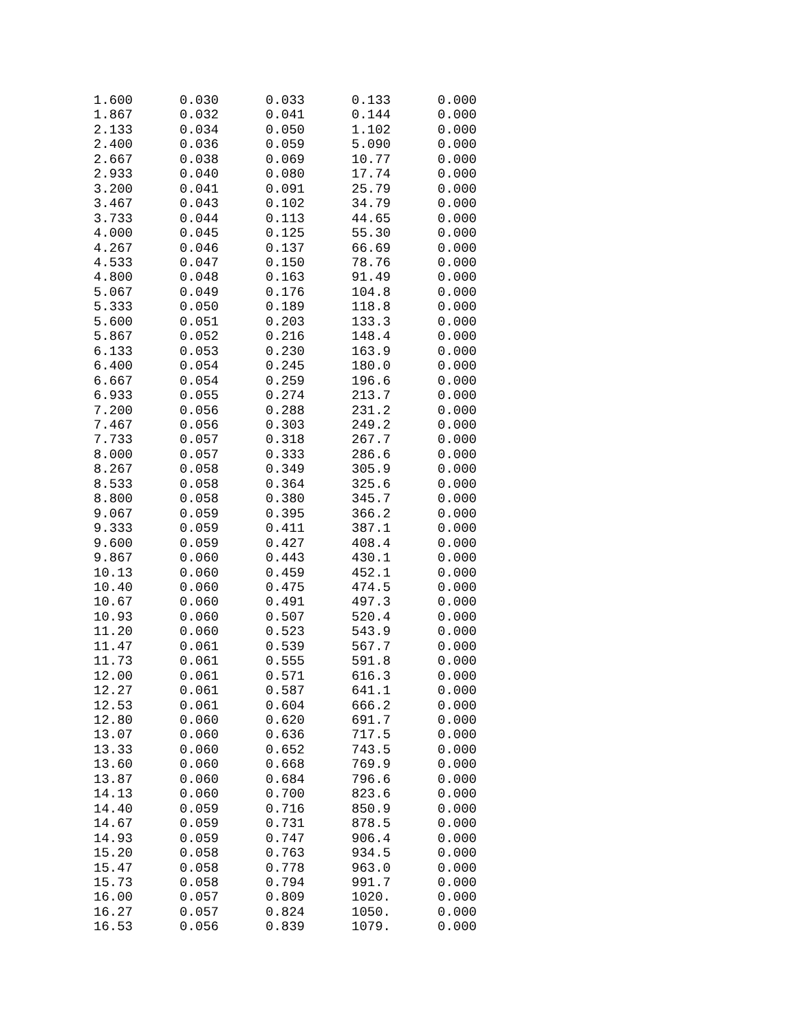| 1.600 | 0.030 | 0.033 | 0.133 | 0.000 |
| 1.867 | 0.032 | 0.041 | 0.144 | 0.000 |
| 2.133 | 0.034 | 0.050 | 1.102 | 0.000 |
| 2.400 | 0.036 | 0.059 | 5.090 | 0.000 |
| 2.667 | 0.038 | 0.069 | 10.77 | 0.000 |
| 2.933 | 0.040 | 0.080 | 17.74 | 0.000 |
| 3.200 | 0.041 | 0.091 | 25.79 | 0.000 |
| 3.467 | 0.043 | 0.102 | 34.79 | 0.000 |
| 3.733 | 0.044 | 0.113 | 44.65 | 0.000 |
| 4.000 | 0.045 | 0.125 | 55.30 | 0.000 |
| 4.267 | 0.046 | 0.137 | 66.69 | 0.000 |
| 4.533 | 0.047 | 0.150 | 78.76 | 0.000 |
| 4.800 | 0.048 | 0.163 | 91.49 | 0.000 |
| 5.067 | 0.049 | 0.176 | 104.8 | 0.000 |
| 5.333 | 0.050 | 0.189 | 118.8 | 0.000 |
| 5.600 | 0.051 | 0.203 | 133.3 | 0.000 |
| 5.867 | 0.052 | 0.216 | 148.4 | 0.000 |
| 6.133 | 0.053 | 0.230 | 163.9 | 0.000 |
| 6.400 | 0.054 | 0.245 | 180.0 | 0.000 |
| 6.667 | 0.054 | 0.259 | 196.6 | 0.000 |
| 6.933 | 0.055 | 0.274 | 213.7 | 0.000 |
| 7.200 | 0.056 | 0.288 | 231.2 | 0.000 |
| 7.467 | 0.056 | 0.303 | 249.2 | 0.000 |
| 7.733 | 0.057 | 0.318 | 267.7 | 0.000 |
| 8.000 | 0.057 | 0.333 | 286.6 | 0.000 |
| 8.267 | 0.058 | 0.349 | 305.9 | 0.000 |
| 8.533 | 0.058 | 0.364 | 325.6 | 0.000 |
| 8.800 | 0.058 | 0.380 | 345.7 | 0.000 |
| 9.067 | 0.059 | 0.395 | 366.2 | 0.000 |
| 9.333 | 0.059 | 0.411 | 387.1 | 0.000 |
| 9.600 | 0.059 | 0.427 | 408.4 | 0.000 |
| 9.867 | 0.060 | 0.443 | 430.1 | 0.000 |
| 10.13 | 0.060 | 0.459 | 452.1 | 0.000 |
| 10.40 | 0.060 | 0.475 | 474.5 | 0.000 |
| 10.67 | 0.060 | 0.491 | 497.3 | 0.000 |
| 10.93 | 0.060 | 0.507 | 520.4 | 0.000 |
| 11.20 | 0.060 | 0.523 | 543.9 | 0.000 |
| 11.47 | 0.061 | 0.539 | 567.7 | 0.000 |
| 11.73 | 0.061 | 0.555 | 591.8 | 0.000 |
| 12.00 | 0.061 | 0.571 | 616.3 | 0.000 |
| 12.27 | 0.061 | 0.587 | 641.1 | 0.000 |
| 12.53 | 0.061 | 0.604 | 666.2 | 0.000 |
| 12.80 | 0.060 | 0.620 | 691.7 | 0.000 |
| 13.07 | 0.060 | 0.636 | 717.5 | 0.000 |
| 13.33 | 0.060 | 0.652 | 743.5 | 0.000 |
| 13.60 | 0.060 | 0.668 | 769.9 | 0.000 |
| 13.87 | 0.060 | 0.684 | 796.6 | 0.000 |
| 14.13 | 0.060 | 0.700 | 823.6 | 0.000 |
| 14.40 | 0.059 | 0.716 | 850.9 | 0.000 |
| 14.67 | 0.059 | 0.731 | 878.5 | 0.000 |
| 14.93 | 0.059 | 0.747 | 906.4 | 0.000 |
| 15.20 | 0.058 | 0.763 | 934.5 | 0.000 |
| 15.47 | 0.058 | 0.778 | 963.0 | 0.000 |
| 15.73 | 0.058 | 0.794 | 991.7 | 0.000 |
| 16.00 | 0.057 | 0.809 | 1020. | 0.000 |
| 16.27 | 0.057 | 0.824 | 1050. | 0.000 |
| 16.53 | 0.056 | 0.839 | 1079. | 0.000 |